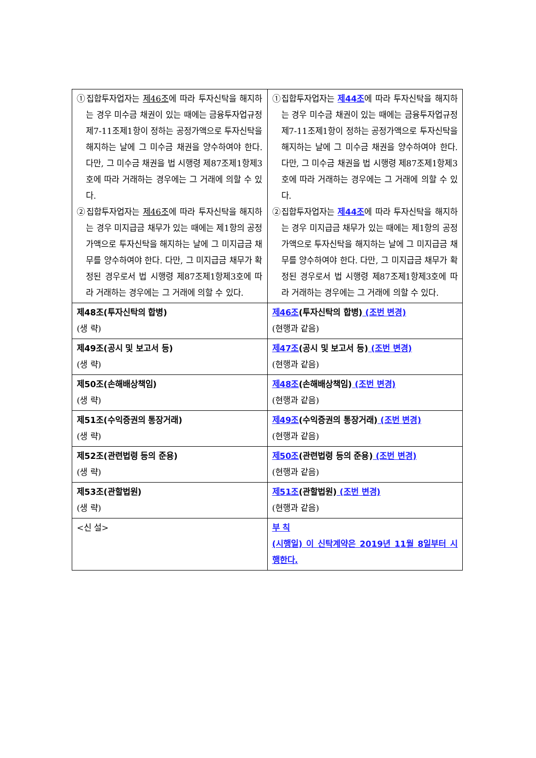| ①집합투자업자는 제46조 에 따라 투자신탁을 해지하는 경우 미수금 채권이 있는 때에는 금융투자업규정 제7-11조제1항이 정하는 공정가액으로 투자신탁을 해지하는 날에 그 미수금 채권을 양수하여야 한다. 다만, 그 미수금 채권을 법 시행령 제87조제1항제3호에 따라 거래하는 경우에는 그 거래에 의할 수 있다. ②집합투자업자는 제46조 에 따라 투자신탁을 해지하는 경우 미지급금 채무가 있는 때에는 제1항의 공정가액으로 투자신탁을 해지하는 날에 그 미지급금 채무를 양수하여야 한다. 다만, 그 미지급금 채무가 확정된 경우로서 법 시행령 제87조제1항제3호에 따라 거래하는 경우에는 그 거래에 의할 수 있다. | ①집합투자업자는 제44조 에 따라 투자신탁을 해지하는 경우 미수금 채권이 있는 때에는 금융투자업규정 제7-11조제1항이 정하는 공정가액으로 투자신탁을 해지하는 날에 그 미수금 채권을 양수하여야 한다. 다만, 그 미수금 채권을 법 시행령 제87조제1항제3호에 따라 거래하는 경우에는 그 거래에 의할 수 있다. ②집합투자업자는 제44조 에 따라 투자신탁을 해지하는 경우 미지급금 채무가 있는 때에는 제1항의 공정가액으로 투자신탁을 해지하는 날에 그 미지급금 채무를 양수하여야 한다. 다만, 그 미지급금 채무가 확정된 경우로서 법 시행령 제87조제1항제3호에 따라 거래하는 경우에는 그 거래에 의할 수 있다. |
| 제48조(투자신탁의 합병) (생 략) | 제46조 (투자신탁의 합병) (조번 변경) (현행과 같음) |
| 제49조(공시 및 보고서 등) (생 략) | 제47조 (공시 및 보고서 등) (조번 변경) (현행과 같음) |
| 제50조(손해배상책임) (생 략) | 제48조 (손해배상책임) (조번 변경) (현행과 같음) |
| 제51조(수익증권의 통장거래) (생 략) | 제49조 (수익증권의 통장거래) (조번 변경) (현행과 같음) |
| 제52조(관련법령 등의 준용) (생 략) | 제50조 (관련법령 등의 준용) (조번 변경) (현행과 같음) |
| 제53조(관할법원) (생 략) | 제51조 (관할법원) (조번 변경) (현행과 같음) |
| <신 설> | 부 칙 (시행일) 이 신탁계약은 2019년 11월 8일부터 시행한다. |